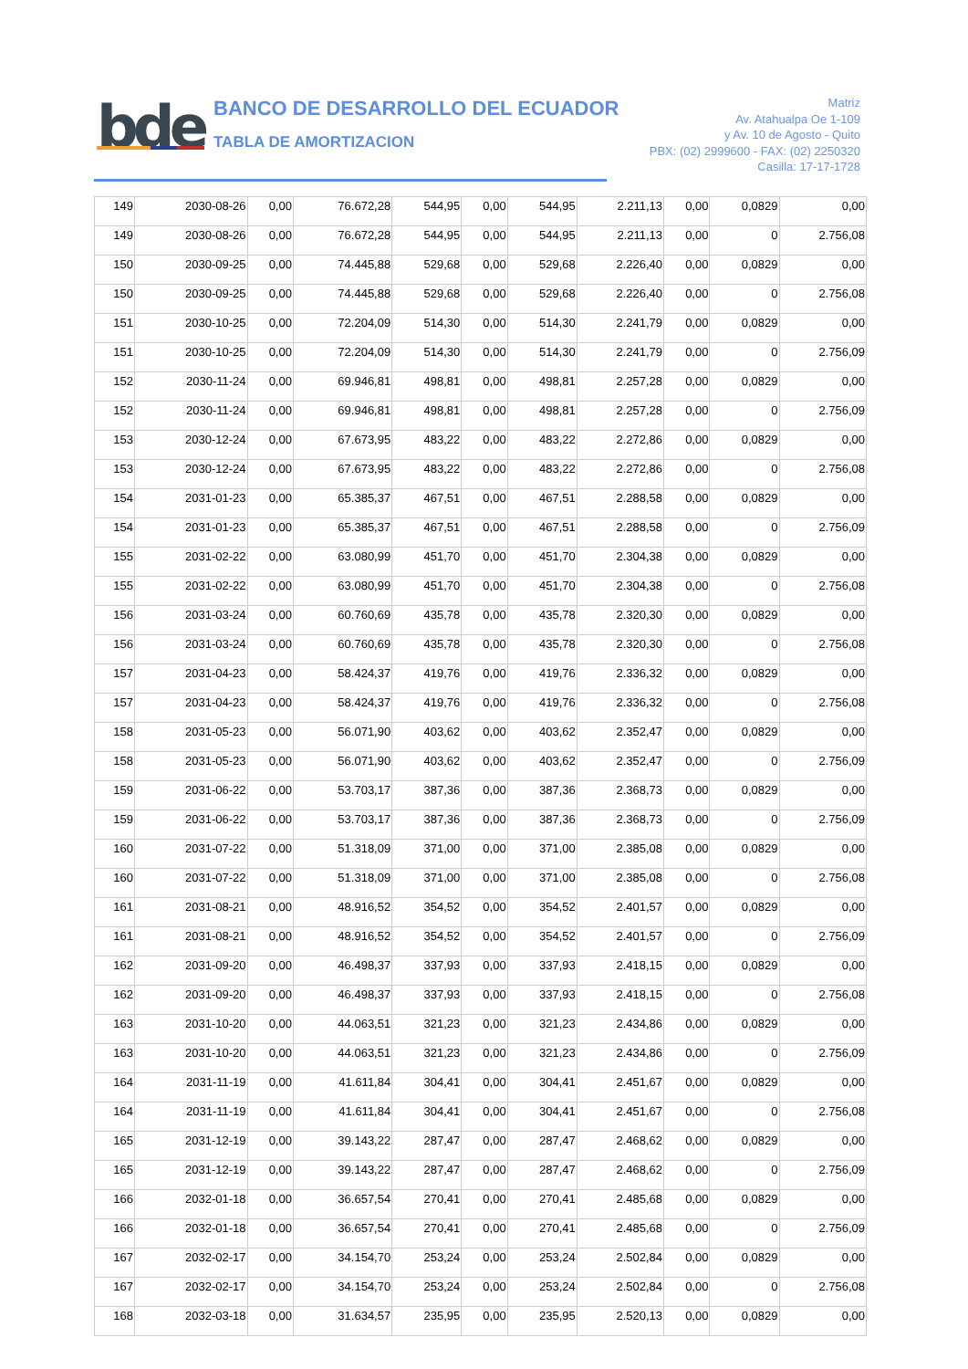bde
BANCO DE DESARROLLO DEL ECUADOR
TABLA DE AMORTIZACION
Matriz
Av. Atahualpa Oe 1-109
y Av. 10 de Agosto - Quito
PBX: (02) 2999600 - FAX: (02) 2250320
Casilla: 17-17-1728
| 149 | 2030-08-26 | 0,00 | 76.672,28 | 544,95 | 0,00 | 544,95 | 2.211,13 | 0,00 | 0,0829 | 0,00 |
| 149 | 2030-08-26 | 0,00 | 76.672,28 | 544,95 | 0,00 | 544,95 | 2.211,13 | 0,00 | 0 | 2.756,08 |
| 150 | 2030-09-25 | 0,00 | 74.445,88 | 529,68 | 0,00 | 529,68 | 2.226,40 | 0,00 | 0,0829 | 0,00 |
| 150 | 2030-09-25 | 0,00 | 74.445,88 | 529,68 | 0,00 | 529,68 | 2.226,40 | 0,00 | 0 | 2.756,08 |
| 151 | 2030-10-25 | 0,00 | 72.204,09 | 514,30 | 0,00 | 514,30 | 2.241,79 | 0,00 | 0,0829 | 0,00 |
| 151 | 2030-10-25 | 0,00 | 72.204,09 | 514,30 | 0,00 | 514,30 | 2.241,79 | 0,00 | 0 | 2.756,09 |
| 152 | 2030-11-24 | 0,00 | 69.946,81 | 498,81 | 0,00 | 498,81 | 2.257,28 | 0,00 | 0,0829 | 0,00 |
| 152 | 2030-11-24 | 0,00 | 69.946,81 | 498,81 | 0,00 | 498,81 | 2.257,28 | 0,00 | 0 | 2.756,09 |
| 153 | 2030-12-24 | 0,00 | 67.673,95 | 483,22 | 0,00 | 483,22 | 2.272,86 | 0,00 | 0,0829 | 0,00 |
| 153 | 2030-12-24 | 0,00 | 67.673,95 | 483,22 | 0,00 | 483,22 | 2.272,86 | 0,00 | 0 | 2.756,08 |
| 154 | 2031-01-23 | 0,00 | 65.385,37 | 467,51 | 0,00 | 467,51 | 2.288,58 | 0,00 | 0,0829 | 0,00 |
| 154 | 2031-01-23 | 0,00 | 65.385,37 | 467,51 | 0,00 | 467,51 | 2.288,58 | 0,00 | 0 | 2.756,09 |
| 155 | 2031-02-22 | 0,00 | 63.080,99 | 451,70 | 0,00 | 451,70 | 2.304,38 | 0,00 | 0,0829 | 0,00 |
| 155 | 2031-02-22 | 0,00 | 63.080,99 | 451,70 | 0,00 | 451,70 | 2.304,38 | 0,00 | 0 | 2.756,08 |
| 156 | 2031-03-24 | 0,00 | 60.760,69 | 435,78 | 0,00 | 435,78 | 2.320,30 | 0,00 | 0,0829 | 0,00 |
| 156 | 2031-03-24 | 0,00 | 60.760,69 | 435,78 | 0,00 | 435,78 | 2.320,30 | 0,00 | 0 | 2.756,08 |
| 157 | 2031-04-23 | 0,00 | 58.424,37 | 419,76 | 0,00 | 419,76 | 2.336,32 | 0,00 | 0,0829 | 0,00 |
| 157 | 2031-04-23 | 0,00 | 58.424,37 | 419,76 | 0,00 | 419,76 | 2.336,32 | 0,00 | 0 | 2.756,08 |
| 158 | 2031-05-23 | 0,00 | 56.071,90 | 403,62 | 0,00 | 403,62 | 2.352,47 | 0,00 | 0,0829 | 0,00 |
| 158 | 2031-05-23 | 0,00 | 56.071,90 | 403,62 | 0,00 | 403,62 | 2.352,47 | 0,00 | 0 | 2.756,09 |
| 159 | 2031-06-22 | 0,00 | 53.703,17 | 387,36 | 0,00 | 387,36 | 2.368,73 | 0,00 | 0,0829 | 0,00 |
| 159 | 2031-06-22 | 0,00 | 53.703,17 | 387,36 | 0,00 | 387,36 | 2.368,73 | 0,00 | 0 | 2.756,09 |
| 160 | 2031-07-22 | 0,00 | 51.318,09 | 371,00 | 0,00 | 371,00 | 2.385,08 | 0,00 | 0,0829 | 0,00 |
| 160 | 2031-07-22 | 0,00 | 51.318,09 | 371,00 | 0,00 | 371,00 | 2.385,08 | 0,00 | 0 | 2.756,08 |
| 161 | 2031-08-21 | 0,00 | 48.916,52 | 354,52 | 0,00 | 354,52 | 2.401,57 | 0,00 | 0,0829 | 0,00 |
| 161 | 2031-08-21 | 0,00 | 48.916,52 | 354,52 | 0,00 | 354,52 | 2.401,57 | 0,00 | 0 | 2.756,09 |
| 162 | 2031-09-20 | 0,00 | 46.498,37 | 337,93 | 0,00 | 337,93 | 2.418,15 | 0,00 | 0,0829 | 0,00 |
| 162 | 2031-09-20 | 0,00 | 46.498,37 | 337,93 | 0,00 | 337,93 | 2.418,15 | 0,00 | 0 | 2.756,08 |
| 163 | 2031-10-20 | 0,00 | 44.063,51 | 321,23 | 0,00 | 321,23 | 2.434,86 | 0,00 | 0,0829 | 0,00 |
| 163 | 2031-10-20 | 0,00 | 44.063,51 | 321,23 | 0,00 | 321,23 | 2.434,86 | 0,00 | 0 | 2.756,09 |
| 164 | 2031-11-19 | 0,00 | 41.611,84 | 304,41 | 0,00 | 304,41 | 2.451,67 | 0,00 | 0,0829 | 0,00 |
| 164 | 2031-11-19 | 0,00 | 41.611,84 | 304,41 | 0,00 | 304,41 | 2.451,67 | 0,00 | 0 | 2.756,08 |
| 165 | 2031-12-19 | 0,00 | 39.143,22 | 287,47 | 0,00 | 287,47 | 2.468,62 | 0,00 | 0,0829 | 0,00 |
| 165 | 2031-12-19 | 0,00 | 39.143,22 | 287,47 | 0,00 | 287,47 | 2.468,62 | 0,00 | 0 | 2.756,09 |
| 166 | 2032-01-18 | 0,00 | 36.657,54 | 270,41 | 0,00 | 270,41 | 2.485,68 | 0,00 | 0,0829 | 0,00 |
| 166 | 2032-01-18 | 0,00 | 36.657,54 | 270,41 | 0,00 | 270,41 | 2.485,68 | 0,00 | 0 | 2.756,09 |
| 167 | 2032-02-17 | 0,00 | 34.154,70 | 253,24 | 0,00 | 253,24 | 2.502,84 | 0,00 | 0,0829 | 0,00 |
| 167 | 2032-02-17 | 0,00 | 34.154,70 | 253,24 | 0,00 | 253,24 | 2.502,84 | 0,00 | 0 | 2.756,08 |
| 168 | 2032-03-18 | 0,00 | 31.634,57 | 235,95 | 0,00 | 235,95 | 2.520,13 | 0,00 | 0,0829 | 0,00 |